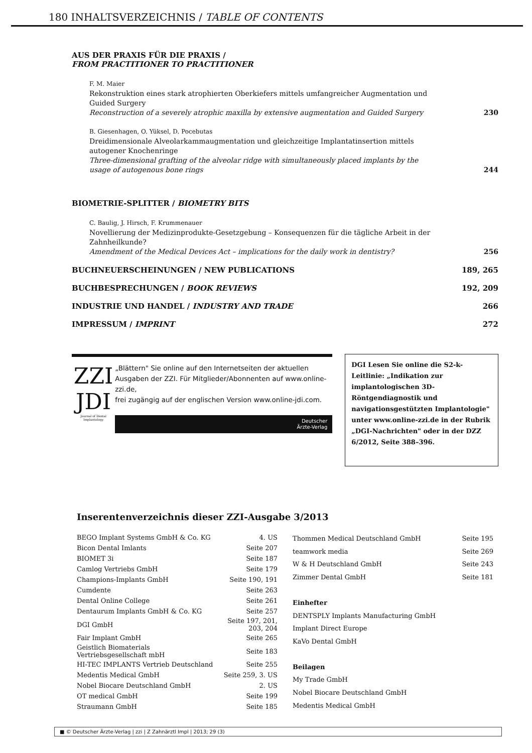180 INHALTSVERZEICHNIS / TABLE OF CONTENTS
AUS DER PRAXIS FÜR DIE PRAXIS /
FROM PRACTITIONER TO PRACTITIONER
F. M. Maier
Rekonstruktion eines stark atrophierten Oberkiefers mittels umfangreicher Augmentation und Guided Surgery
Reconstruction of a severely atrophic maxilla by extensive augmentation and Guided Surgery
230
B. Giesenhagen, O. Yüksel, D. Pocebutas
Dreidimensionale Alveolarkammaugmentation und gleichzeitige Implantatinsertion mittels autogener Knochenringe
Three-dimensional grafting of the alveolar ridge with simultaneously placed implants by the usage of autogenous bone rings
244
BIOMETRIE-SPLITTER / BIOMETRY BITS
C. Baulig, J. Hirsch, F. Krummenauer
Novellierung der Medizinprodukte-Gesetzgebung – Konsequenzen für die tägliche Arbeit in der Zahnheilkunde?
Amendment of the Medical Devices Act – implications for the daily work in dentistry?
256
BUCHNEUERSCHEINUNGEN / NEW PUBLICATIONS 189, 265
BUCHBESPRECHUNGEN / BOOK REVIEWS 192, 209
INDUSTRIE UND HANDEL / INDUSTRY AND TRADE 266
IMPRESSUM / IMPRINT 272
ZZI
JDI
Journal of Dental Implantology
„Blättern" Sie online auf den Internetseiten der aktuellen Ausgaben der ZZI. Für Mitglieder/Abonnenten auf www.online-zzi.de,
frei zugängig auf der englischen Version www.online-jdi.com.
Deutscher
Ärzte-Verlag
DGI Lesen Sie online die S2-k-Leitlinie: „Indikation zur implantologischen 3D-Röntgendiagnostik und navigationsgestützten Implantologie" unter www.online-zzi.de in der Rubrik „DGI-Nachrichten" oder in der DZZ 6/2012, Seite 388–396.
Inserentenverzeichnis dieser ZZI-Ausgabe 3/2013
| BEGO Implant Systems GmbH & Co. KG | 4. US |
| Bicon Dental Imlants | Seite 207 |
| BIOMET 3i | Seite 187 |
| Camlog Vertriebs GmbH | Seite 179 |
| Champions-Implants GmbH | Seite 190, 191 |
| Cumdente | Seite 263 |
| Dental Online College | Seite 261 |
| Dentaurum Implants GmbH & Co. KG | Seite 257 |
| DGI GmbH | Seite 197, 201, 203, 204 |
| Fair Implant GmbH | Seite 265 |
| Geistlich Biomaterials Vertriebsgesellschaft mbH | Seite 183 |
| HI-TEC IMPLANTS Vertrieb Deutschland | Seite 255 |
| Medentis Medical GmbH | Seite 259, 3. US |
| Nobel Biocare Deutschland GmbH | 2. US |
| OT medical GmbH | Seite 199 |
| Straumann GmbH | Seite 185 |
| Thommen Medical Deutschland GmbH | Seite 195 |
| teamwork media | Seite 269 |
| W & H Deutschland GmbH | Seite 243 |
| Zimmer Dental GmbH | Seite 181 |
| Einhefter | |
| DENTSPLY Implants Manufacturing GmbH | |
| Implant Direct Europe | |
| KaVo Dental GmbH | |
| Beilagen | |
| My Trade GmbH | |
| Nobel Biocare Deutschland GmbH | |
| Medentis Medical GmbH | |
■ © Deutscher Ärzte-Verlag | zzi | Z Zahnärztl Impl | 2013; 29 (3)